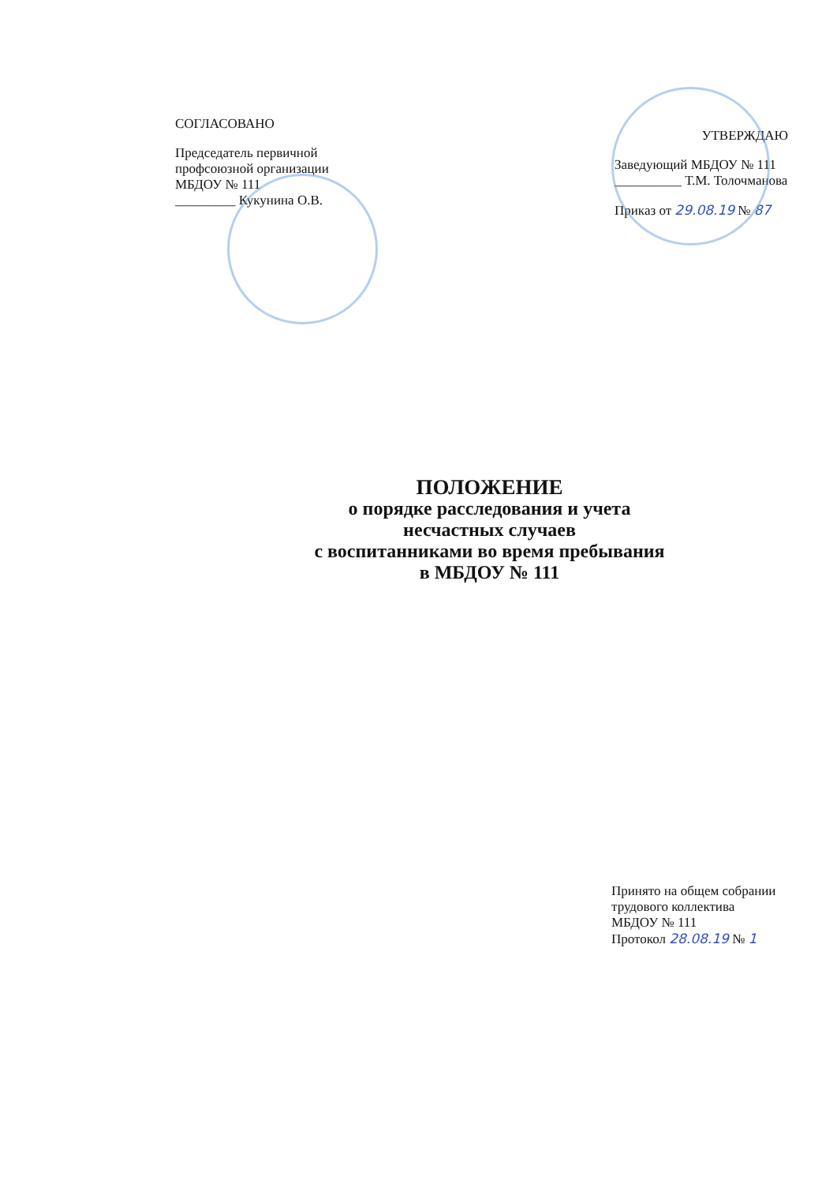СОГЛАСОВАНО
Председатель первичной
профсоюзной организации
МБДОУ № 111
_________ Кукунина О.В.
УТВЕРЖДАЮ
Заведующий МБДОУ № 111
__________ Т.М. Толочманова
Приказ от 29.08.19 № 87
ПОЛОЖЕНИЕ
о порядке расследования и учета
несчастных случаев
с воспитанниками во время пребывания
в МБДОУ № 111
Принято на общем собрании
трудового коллектива
МБДОУ № 111
Протокол 28.08.19 № 1